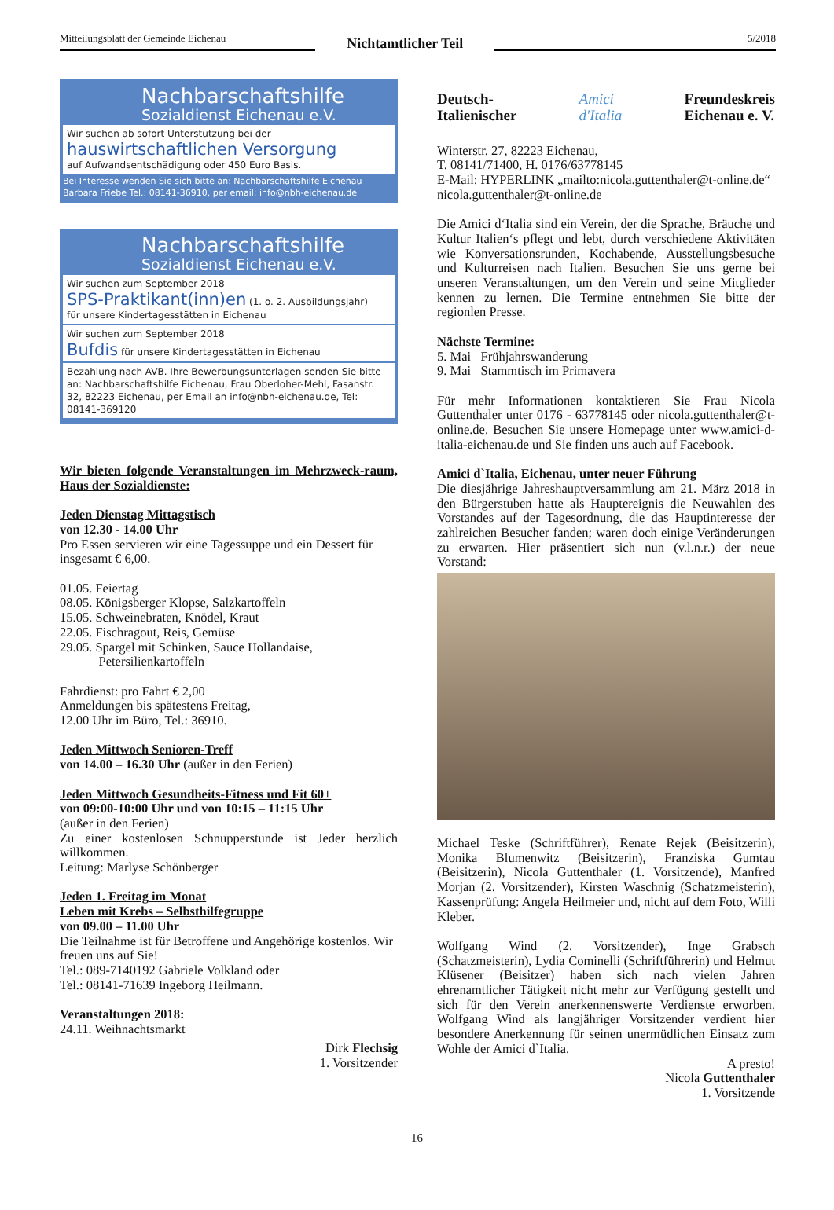Mitteilungsblatt der Gemeinde Eichenau
Nichtamtlicher Teil
5/2018
Nachbarschaftshilfe
Sozialdienst Eichenau e.V.
Wir suchen ab sofort Unterstützung bei der
hauswirtschaftlichen Versorgung
auf Aufwandsentschädigung oder 450 Euro Basis.
Bei Interesse wenden Sie sich bitte an: Nachbarschaftshilfe Eichenau
Barbara Friebe Tel.: 08141-36910, per email: info@nbh-eichenau.de
Nachbarschaftshilfe
Sozialdienst Eichenau e.V.
Wir suchen zum September 2018
SPS-Praktikant(inn)en (1. o. 2. Ausbildungsjahr)
für unsere Kindertagesstätten in Eichenau
Wir suchen zum September 2018
Bufdis für unsere Kindertagesstätten in Eichenau
Bezahlung nach AVB. Ihre Bewerbungsunterlagen senden Sie bitte an: Nachbarschaftshilfe Eichenau, Frau Oberloher-Mehl, Fasanstr. 32, 82223 Eichenau, per Email an info@nbh-eichenau.de, Tel: 08141-369120
Wir bieten folgende Veranstaltungen im Mehrzweck-raum, Haus der Sozialdienste:
Jeden Dienstag Mittagstisch
von 12.30 - 14.00 Uhr
Pro Essen servieren wir eine Tagessuppe und ein Dessert für insgesamt € 6,00.
01.05. Feiertag
08.05. Königsberger Klopse, Salzkartoffeln
15.05. Schweinebraten, Knödel, Kraut
22.05. Fischragout, Reis, Gemüse
29.05. Spargel mit Schinken, Sauce Hollandaise,
Petersilienkartoffeln
Fahrdienst: pro Fahrt € 2,00
Anmeldungen bis spätestens Freitag,
12.00 Uhr im Büro, Tel.: 36910.
Jeden Mittwoch Senioren-Treff
von 14.00 – 16.30 Uhr (außer in den Ferien)
Jeden Mittwoch Gesundheits-Fitness und Fit 60+
von 09:00-10:00 Uhr und von 10:15 – 11:15 Uhr
(außer in den Ferien)
Zu einer kostenlosen Schnupperstunde ist Jeder herzlich willkommen.
Leitung: Marlyse Schönberger
Jeden 1. Freitag im Monat
Leben mit Krebs – Selbsthilfegruppe
von 09.00 – 11.00 Uhr
Die Teilnahme ist für Betroffene und Angehörige kostenlos. Wir freuen uns auf Sie!
Tel.: 089-7140192 Gabriele Volkland oder
Tel.: 08141-71639 Ingeborg Heilmann.
Veranstaltungen 2018:
24.11. Weihnachtsmarkt
Dirk Flechsig
1. Vorsitzender
Deutsch-
Italienischer
Amici
d'Italia
Freundeskreis
Eichenau e. V.
Winterstr. 27, 82223 Eichenau,
T. 08141/71400, H. 0176/63778145
E-Mail: HYPERLINK „mailto:nicola.guttenthaler@t-online.de“
nicola.guttenthaler@t-online.de
Die Amici d‘Italia sind ein Verein, der die Sprache, Bräuche und Kultur Italien‘s pflegt und lebt, durch verschiedene Aktivitäten wie Konversationsrunden, Kochabende, Ausstellungsbesuche und Kulturreisen nach Italien. Besuchen Sie uns gerne bei unseren Veranstaltungen, um den Verein und seine Mitglieder kennen zu lernen. Die Termine entnehmen Sie bitte der regionlen Presse.
Nächste Termine:
5. Mai Frühjahrswanderung
9. Mai Stammtisch im Primavera
Für mehr Informationen kontaktieren Sie Frau Nicola Guttenthaler unter 0176 - 63778145 oder nicola.guttenthaler@t-online.de. Besuchen Sie unsere Homepage unter www.amici-d-italia-eichenau.de und Sie finden uns auch auf Facebook.
Amici d`Italia, Eichenau, unter neuer Führung
Die diesjährige Jahreshauptversammlung am 21. März 2018 in den Bürgerstuben hatte als Hauptereignis die Neuwahlen des Vorstandes auf der Tagesordnung, die das Hauptinteresse der zahlreichen Besucher fanden; waren doch einige Veränderungen zu erwarten. Hier präsentiert sich nun (v.l.n.r.) der neue Vorstand:
Michael Teske (Schriftführer), Renate Rejek (Beisitzerin), Monika Blumenwitz (Beisitzerin), Franziska Gumtau (Beisitzerin), Nicola Guttenthaler (1. Vorsitzende), Manfred Morjan (2. Vorsitzender), Kirsten Waschnig (Schatzmeisterin), Kassenprüfung: Angela Heilmeier und, nicht auf dem Foto, Willi Kleber.
Wolfgang Wind (2. Vorsitzender), Inge Grabsch (Schatzmeisterin), Lydia Cominelli (Schriftführerin) und Helmut Klüsener (Beisitzer) haben sich nach vielen Jahren ehrenamtlicher Tätigkeit nicht mehr zur Verfügung gestellt und sich für den Verein anerkennenswerte Verdienste erworben. Wolfgang Wind als langjähriger Vorsitzender verdient hier besondere Anerkennung für seinen unermüdlichen Einsatz zum Wohle der Amici d`Italia.
A presto!
Nicola Guttenthaler
1. Vorsitzende
16